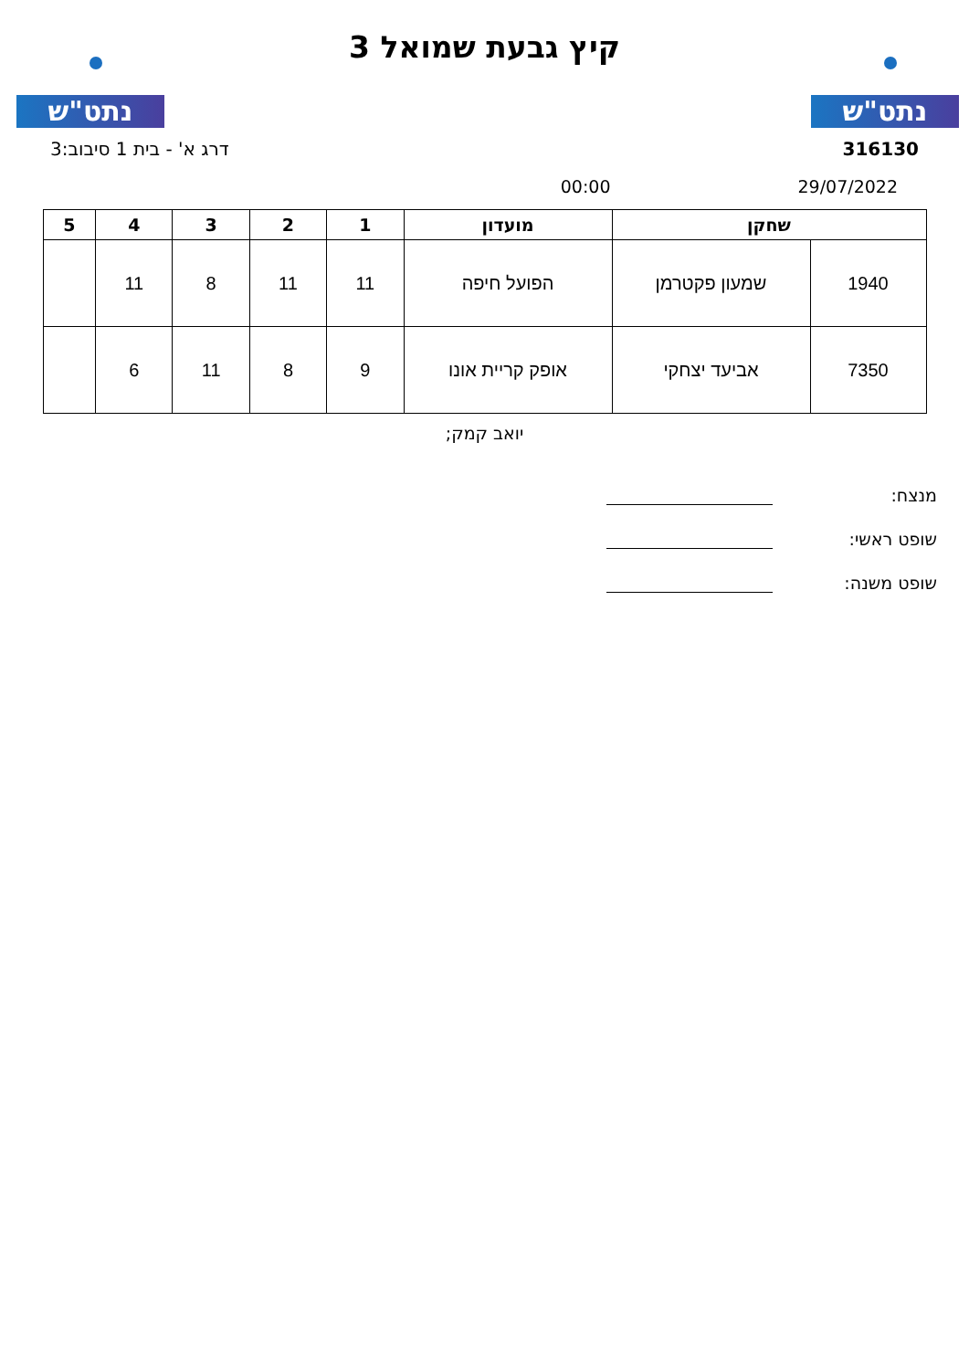נתט"ש נתט"ש
קיץ גבעת שמואל 3
316130 דרג א' - בית 1 סיבוב:3
29/07/2022 00:00
| שחקן | | מועדון | 1 | 2 | 3 | 4 | 5 |
| --- | --- | --- | --- | --- | --- | --- | --- |
| 1940 | שמעון פקטרמן | הפועל חיפה | 11 | 11 | 8 | 11 | |
| 7350 | אביעד יצחקי | אופק קריית אונו | 9 | 8 | 11 | 6 | |
יואב קמק;
מנצח:
שופט ראשי:
שופט משנה: